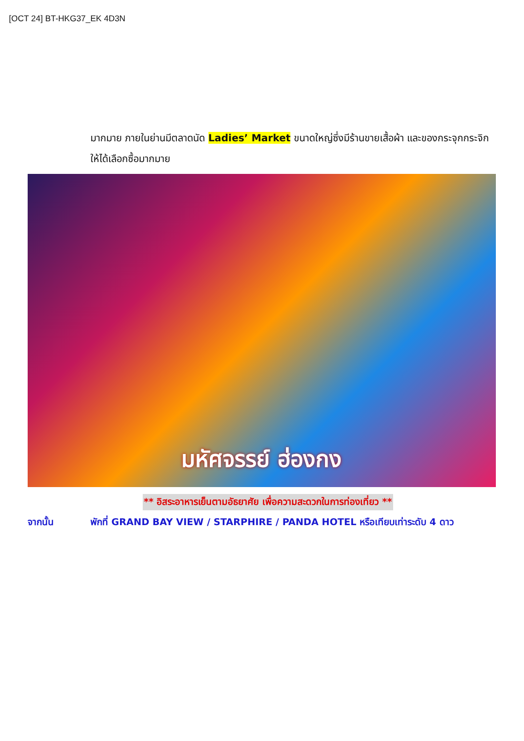[OCT 24] BT-HKG37_EK 4D3N
มากมาย ภายในย่านมีตลาดนัด Ladies’ Market ขนาดใหญ่ซึ่งมีร้านขายเสื้อผ้า และของกระจุกกระจิกให้ได้เลือกซื้อมากมาย
มหัศจรรย์ ฮ่องกง
** อิสระอาหารเย็นตามอัธยาศัย เพื่อความสะดวกในการท่องเที่ยว **
จากนั้น พักที่ GRAND BAY VIEW / STARPHIRE / PANDA HOTEL หรือเทียบเท่าระดับ 4 ดาว